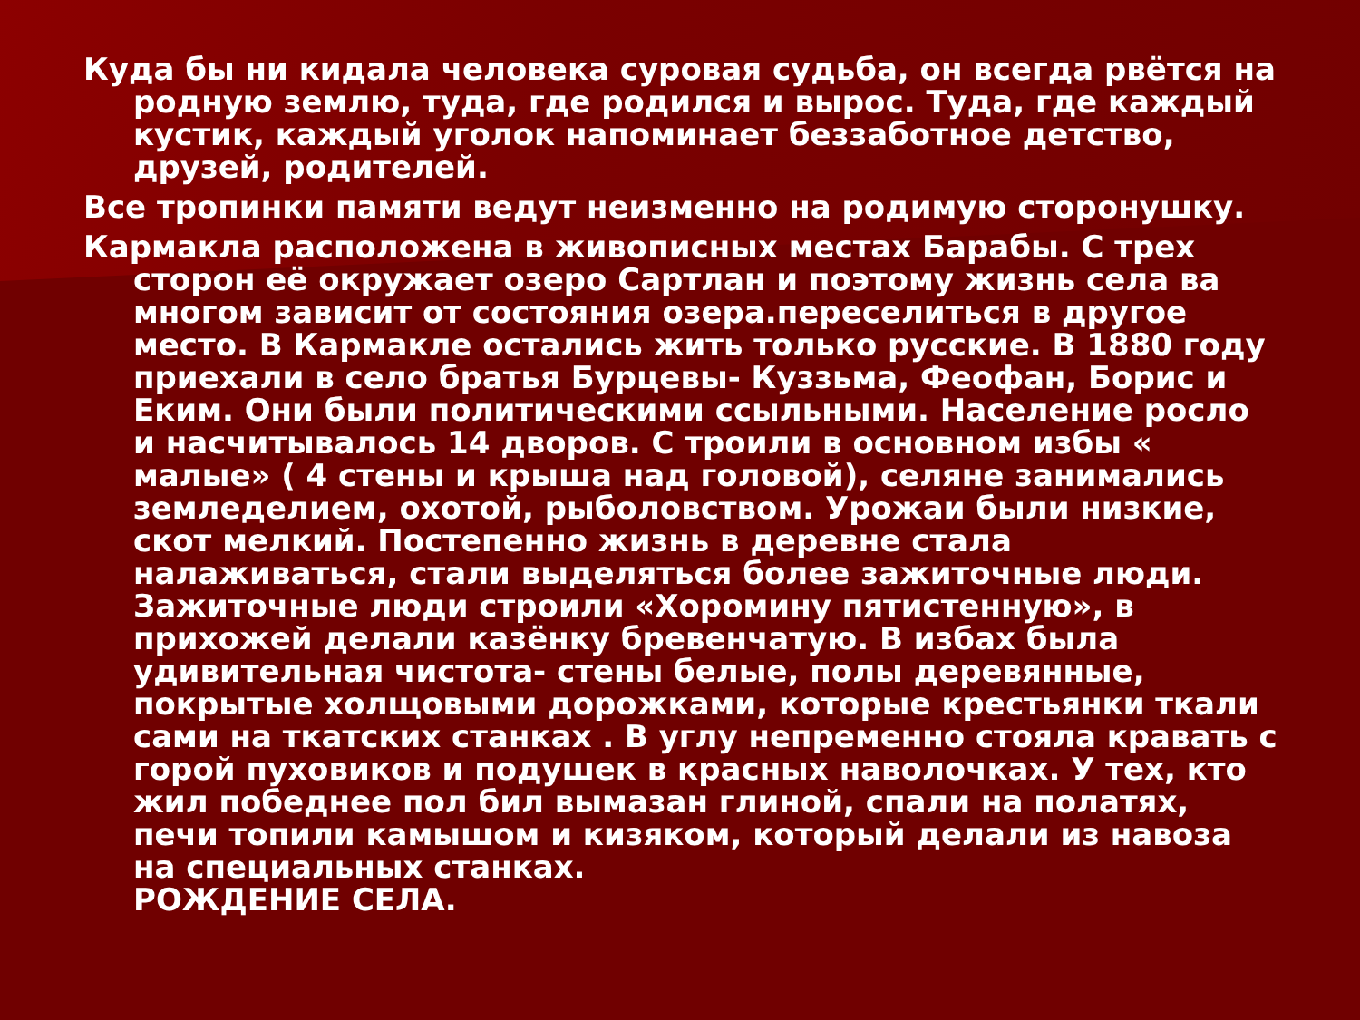Куда бы ни кидала человека суровая судьба, он всегда рвётся на родную землю, туда, где родился и вырос. Туда, где каждый кустик, каждый уголок напоминает беззаботное детство, друзей, родителей.
Все тропинки памяти ведут неизменно на родимую сторонушку.
Кармакла расположена в живописных местах Барабы. С трех сторон её окружает озеро Сартлан и поэтому жизнь села ва многом зависит от состояния озера.переселиться в другое место. В Кармакле остались жить только русские. В 1880 году приехали в село братья Бурцевы- Куззьма, Феофан, Борис и Еким. Они были политическими ссыльными. Население росло и насчитывалось 14 дворов. С троили в основном избы « малые» ( 4 стены и крыша над головой), селяне занимались земледелием, охотой, рыболовством. Урожаи были низкие, скот мелкий. Постепенно жизнь в деревне стала налаживаться, стали выделяться более зажиточные люди. Зажиточные люди строили «Хоромину пятистенную», в прихожей делали казёнку бревенчатую. В избах была удивительная чистота- стены белые, полы деревянные, покрытые холщовыми дорожками, которые крестьянки ткали сами на ткатских станках . В углу непременно стояла кравать с горой пуховиков и подушек в красных наволочках. У тех, кто жил победнее пол бил вымазан глиной, спали на полатях, печи топили камышом и кизяком, который делали из навоза на специальных станках.
РОЖДЕНИЕ СЕЛА.